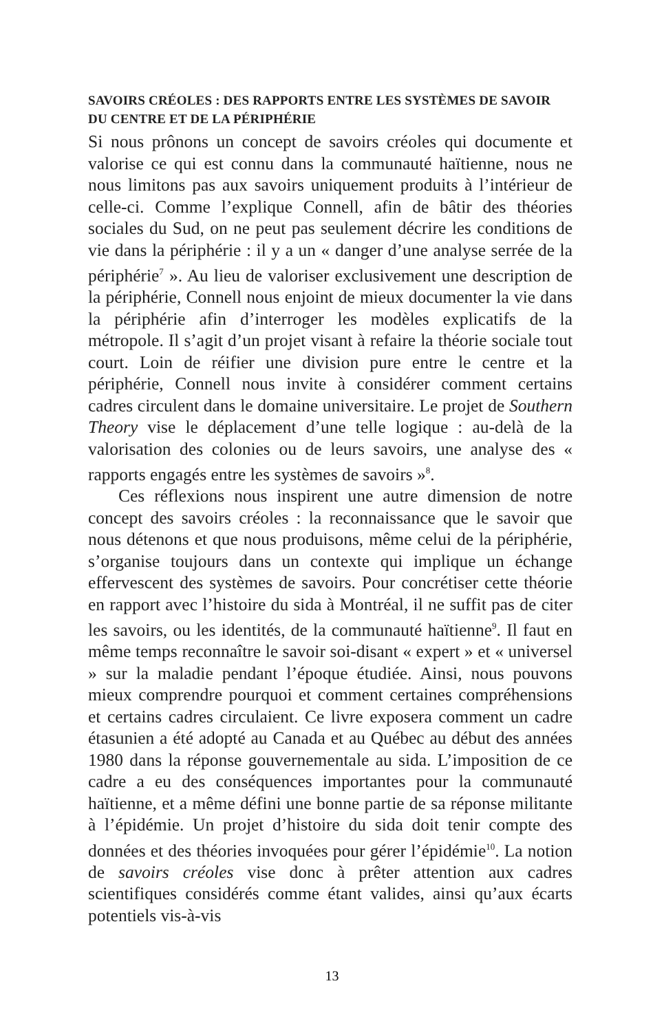SAVOIRS CRÉOLES : DES RAPPORTS ENTRE LES SYSTÈMES DE SAVOIR DU CENTRE ET DE LA PÉRIPHÉRIE
Si nous prônons un concept de savoirs créoles qui documente et valorise ce qui est connu dans la communauté haïtienne, nous ne nous limitons pas aux savoirs uniquement produits à l’intérieur de celle-ci. Comme l’explique Connell, afin de bâtir des théories sociales du Sud, on ne peut pas seulement décrire les conditions de vie dans la périphérie : il y a un « danger d’une analyse serrée de la périphérie<sup>7</sup> ». Au lieu de valoriser exclusivement une description de la périphérie, Connell nous enjoint de mieux documenter la vie dans la périphérie afin d’interroger les modèles explicatifs de la métropole. Il s’agit d’un projet visant à refaire la théorie sociale tout court. Loin de réifier une division pure entre le centre et la périphérie, Connell nous invite à considérer comment certains cadres circulent dans le domaine universitaire. Le projet de Southern Theory vise le déplacement d’une telle logique : au-delà de la valorisation des colonies ou de leurs savoirs, une analyse des « rapports engagés entre les systèmes de savoirs »<sup>8</sup>.
Ces réflexions nous inspirent une autre dimension de notre concept des savoirs créoles : la reconnaissance que le savoir que nous détenons et que nous produisons, même celui de la périphérie, s’organise toujours dans un contexte qui implique un échange effervescent des systèmes de savoirs. Pour concrétiser cette théorie en rapport avec l’histoire du sida à Montréal, il ne suffit pas de citer les savoirs, ou les identités, de la communauté haïtienne<sup>9</sup>. Il faut en même temps reconnaître le savoir soi-disant « expert » et « universel » sur la maladie pendant l’époque étudiée. Ainsi, nous pouvons mieux comprendre pourquoi et comment certaines compréhensions et certains cadres circulaient. Ce livre exposera comment un cadre étasunien a été adopté au Canada et au Québec au début des années 1980 dans la réponse gouvernementale au sida. L’imposition de ce cadre a eu des conséquences importantes pour la communauté haïtienne, et a même défini une bonne partie de sa réponse militante à l’épidémie. Un projet d’histoire du sida doit tenir compte des données et des théories invoquées pour gérer l’épidémie<sup>10</sup>. La notion de savoirs créoles vise donc à prêter attention aux cadres scientifiques considérés comme étant valides, ainsi qu’aux écarts potentiels vis-à-vis
13